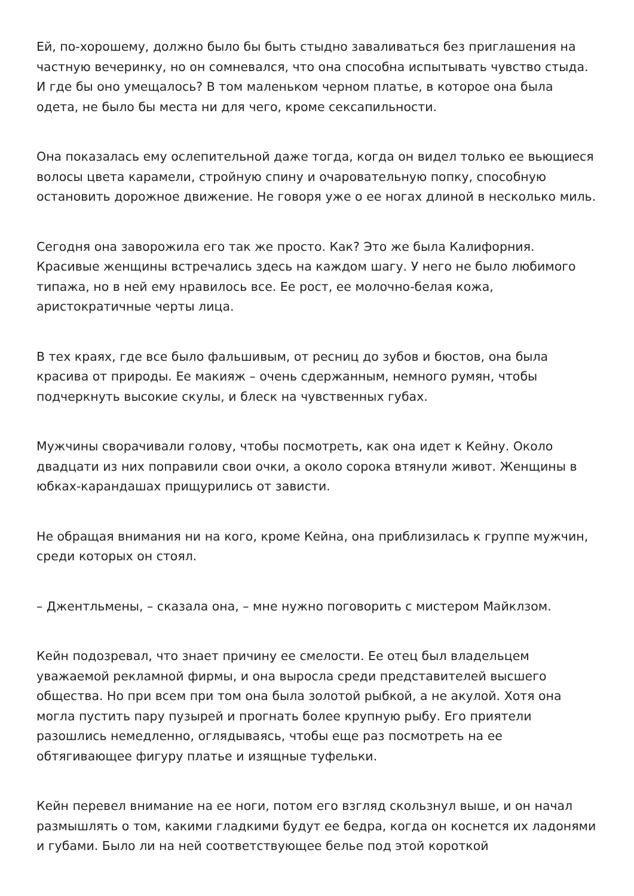Ей, по-хорошему, должно было бы быть стыдно заваливаться без приглашения на частную вечеринку, но он сомневался, что она способна испытывать чувство стыда. И где бы оно умещалось? В том маленьком черном платье, в которое она была одета, не было бы места ни для чего, кроме сексапильности.
Она показалась ему ослепительной даже тогда, когда он видел только ее вьющиеся волосы цвета карамели, стройную спину и очаровательную попку, способную остановить дорожное движение. Не говоря уже о ее ногах длиной в несколько миль.
Сегодня она заворожила его так же просто. Как? Это же была Калифорния. Красивые женщины встречались здесь на каждом шагу. У него не было любимого типажа, но в ней ему нравилось все. Ее рост, ее молочно-белая кожа, аристократичные черты лица.
В тех краях, где все было фальшивым, от ресниц до зубов и бюстов, она была красива от природы. Ее макияж – очень сдержанным, немного румян, чтобы подчеркнуть высокие скулы, и блеск на чувственных губах.
Мужчины сворачивали голову, чтобы посмотреть, как она идет к Кейну. Около двадцати из них поправили свои очки, а около сорока втянули живот. Женщины в юбках-карандашах прищурились от зависти.
Не обращая внимания ни на кого, кроме Кейна, она приблизилась к группе мужчин, среди которых он стоял.
– Джентльмены, – сказала она, – мне нужно поговорить с мистером Майклзом.
Кейн подозревал, что знает причину ее смелости. Ее отец был владельцем уважаемой рекламной фирмы, и она выросла среди представителей высшего общества. Но при всем при том она была золотой рыбкой, а не акулой. Хотя она могла пустить пару пузырей и прогнать более крупную рыбу. Его приятели разошлись немедленно, оглядываясь, чтобы еще раз посмотреть на ее обтягивающее фигуру платье и изящные туфельки.
Кейн перевел внимание на ее ноги, потом его взгляд скользнул выше, и он начал размышлять о том, какими гладкими будут ее бедра, когда он коснется их ладонями и губами. Было ли на ней соответствующее белье под этой короткой